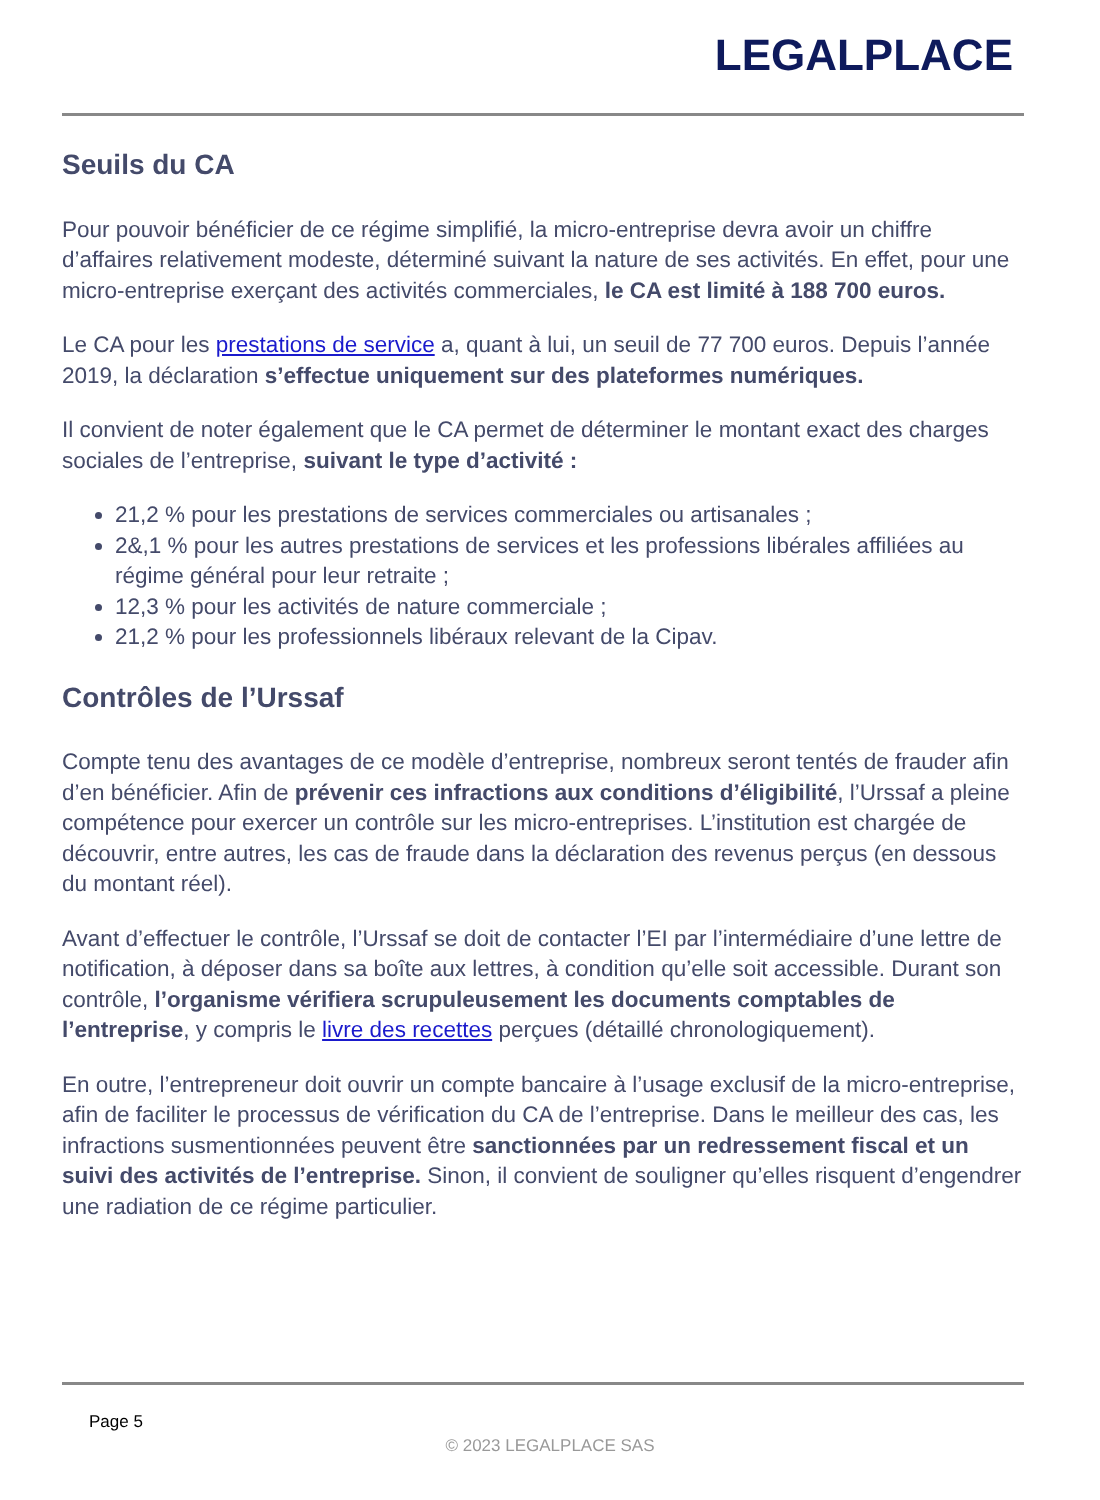LEGALPLACE
Seuils du CA
Pour pouvoir bénéficier de ce régime simplifié, la micro-entreprise devra avoir un chiffre d’affaires relativement modeste, déterminé suivant la nature de ses activités. En effet, pour une micro-entreprise exerçant des activités commerciales, le CA est limité à 188 700 euros.
Le CA pour les prestations de service a, quant à lui, un seuil de 77 700 euros. Depuis l’année 2019, la déclaration s’effectue uniquement sur des plateformes numériques.
Il convient de noter également que le CA permet de déterminer le montant exact des charges sociales de l’entreprise, suivant le type d’activité :
21,2 % pour les prestations de services commerciales ou artisanales ;
2&,1 % pour les autres prestations de services et les professions libérales affiliées au régime général pour leur retraite ;
12,3 % pour les activités de nature commerciale ;
21,2 % pour les professionnels libéraux relevant de la Cipav.
Contrôles de l’Urssaf
Compte tenu des avantages de ce modèle d’entreprise, nombreux seront tentés de frauder afin d’en bénéficier. Afin de prévenir ces infractions aux conditions d’éligibilité, l’Urssaf a pleine compétence pour exercer un contrôle sur les micro-entreprises. L’institution est chargée de découvrir, entre autres, les cas de fraude dans la déclaration des revenus perçus (en dessous du montant réel).
Avant d’effectuer le contrôle, l’Urssaf se doit de contacter l’EI par l’intermédiaire d’une lettre de notification, à déposer dans sa boîte aux lettres, à condition qu’elle soit accessible. Durant son contrôle, l’organisme vérifiera scrupuleusement les documents comptables de l’entreprise, y compris le livre des recettes perçues (détaillé chronologiquement).
En outre, l’entrepreneur doit ouvrir un compte bancaire à l’usage exclusif de la micro-entreprise, afin de faciliter le processus de vérification du CA de l’entreprise. Dans le meilleur des cas, les infractions susmentionnées peuvent être sanctionnées par un redressement fiscal et un suivi des activités de l’entreprise. Sinon, il convient de souligner qu’elles risquent d’engendrer une radiation de ce régime particulier.
Page 5
© 2023 LEGALPLACE SAS